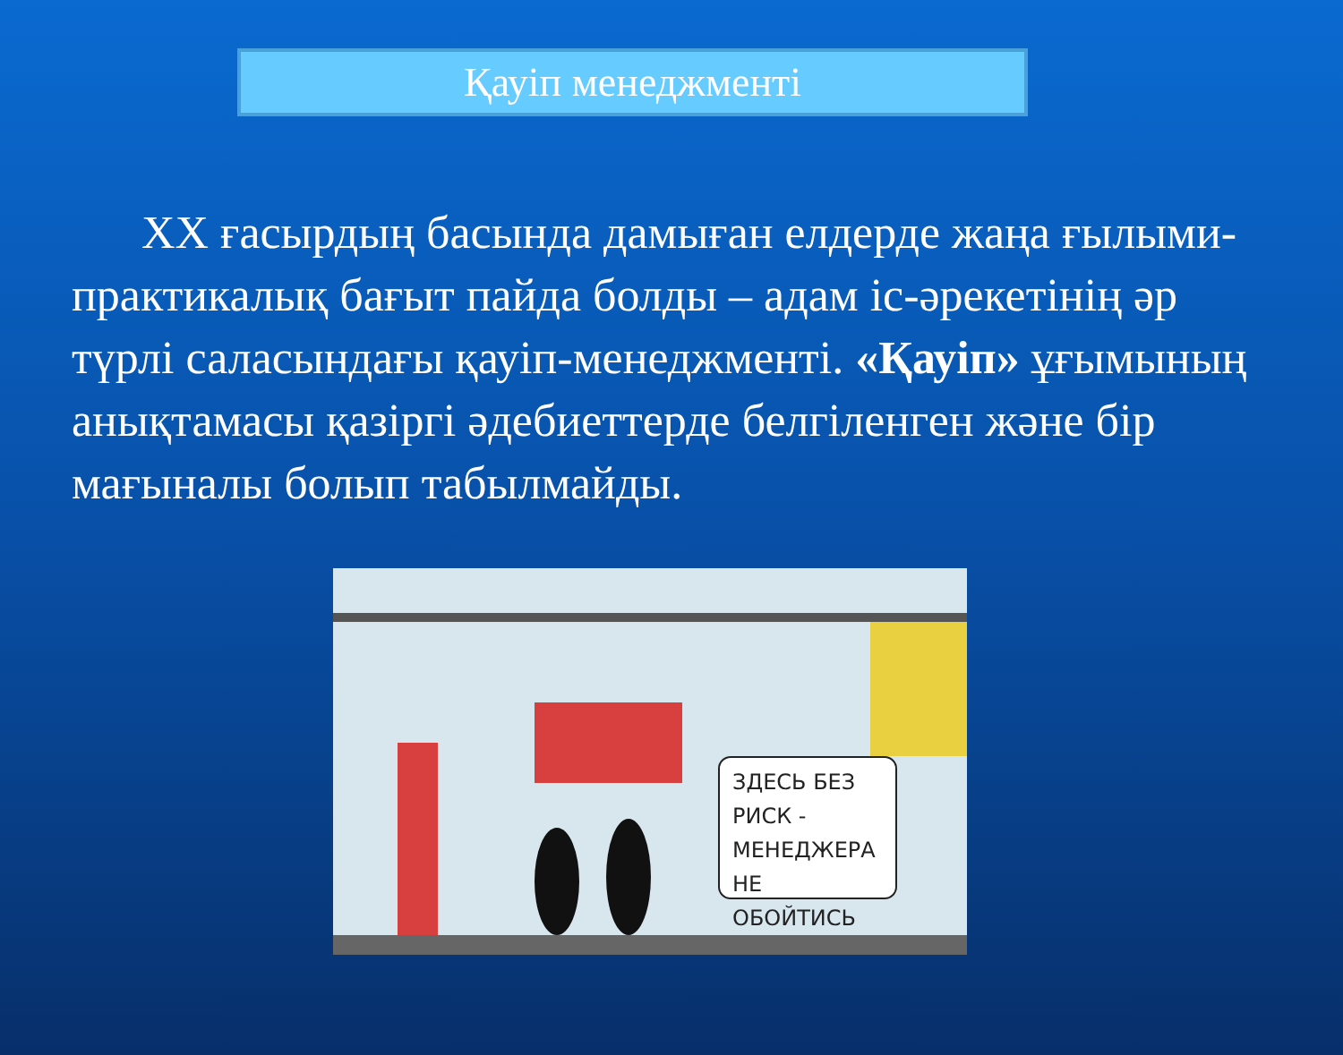Қауіп менеджменті
ХХ ғасырдың басында дамыған елдерде жаңа ғылыми-практикалық бағыт пайда болды – адам іс-әрекетінің әр түрлі саласындағы қауіп-менеджменті. «Қауіп» ұғымының анықтамасы қазіргі әдебиеттерде белгіленген және бір мағыналы болып табылмайды.
ЗДЕСЬ БЕЗ РИСК - МЕНЕДЖЕРА НЕ ОБОЙТИСЬ